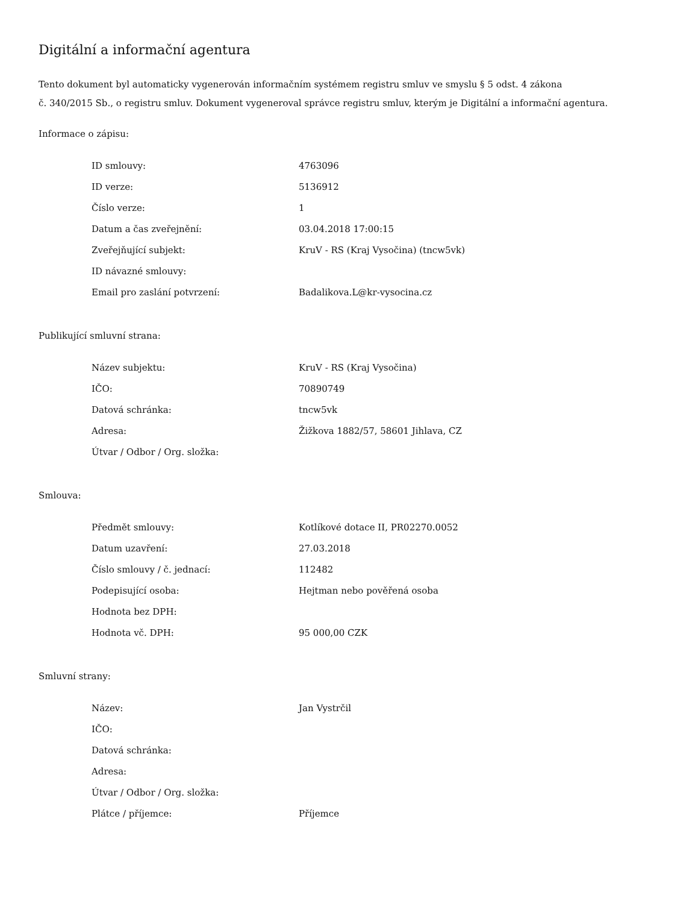Digitální a informační agentura
Tento dokument byl automaticky vygenerován informačním systémem registru smluv ve smyslu § 5 odst. 4 zákona
č. 340/2015 Sb., o registru smluv. Dokument vygeneroval správce registru smluv, kterým je Digitální a informační agentura.
Informace o zápisu:
| ID smlouvy: | 4763096 |
| ID verze: | 5136912 |
| Číslo verze: | 1 |
| Datum a čas zveřejnění: | 03.04.2018 17:00:15 |
| Zveřejňující subjekt: | KruV - RS (Kraj Vysočina) (tncw5vk) |
| ID návazné smlouvy: | |
| Email pro zaslání potvrzení: | Badalikova.L@kr-vysocina.cz |
Publikující smluvní strana:
| Název subjektu: | KruV - RS (Kraj Vysočina) |
| IČO: | 70890749 |
| Datová schránka: | tncw5vk |
| Adresa: | Žižkova 1882/57, 58601 Jihlava, CZ |
| Útvar / Odbor / Org. složka: | |
Smlouva:
| Předmět smlouvy: | Kotlíkové dotace II, PR02270.0052 |
| Datum uzavření: | 27.03.2018 |
| Číslo smlouvy / č. jednací: | 112482 |
| Podepisující osoba: | Hejtman nebo pověřená osoba |
| Hodnota bez DPH: | |
| Hodnota vč. DPH: | 95 000,00 CZK |
Smluvní strany:
| Název: | Jan Vystrčil |
| IČO: | |
| Datová schránka: | |
| Adresa: | |
| Útvar / Odbor / Org. složka: | |
| Plátce / příjemce: | Příjemce |